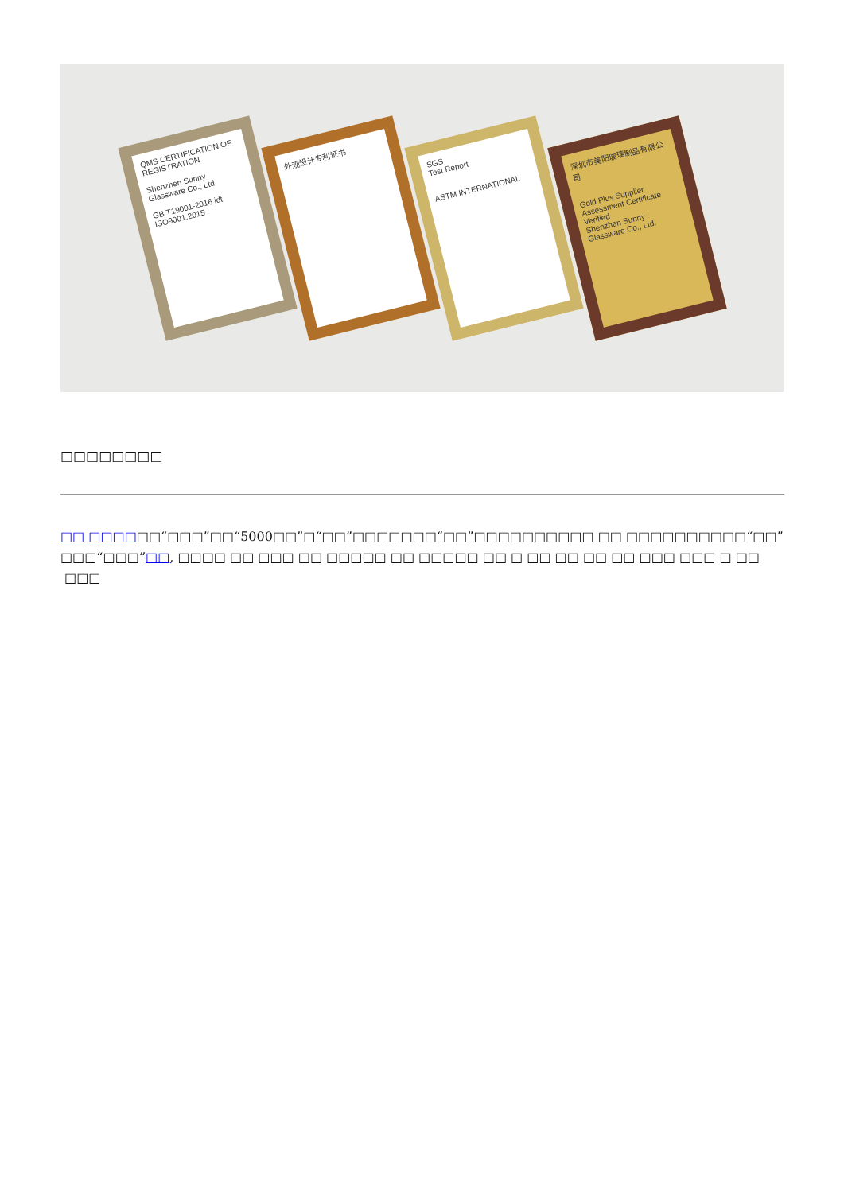QMS CERTIFICATION OF REGISTRATION
Shenzhen Sunny Glassware Co., Ltd.
GB/T19001-2016 idt ISO9001:2015
外观设计专利证书
SGS
Test Report
ASTM INTERNATIONAL
深圳市美阳玻璃制品有限公司
Gold Plus Supplier Assessment Certificate
Verified
Shenzhen Sunny Glassware Co., Ltd.
□□□□□□□□
□□ □□□□□□“□□□”□□“5000□□”□“□□”□□□□□□□“□□”□□□□□□□□□□ □□ □□□□□□□□□□“□□”□□□“□□□”□□, □□□□ □□ □□□ □□ □□□□□ □□ □□□□□ □□ □ □□ □□ □□ □□ □□□ □□□ □ □□ □□□